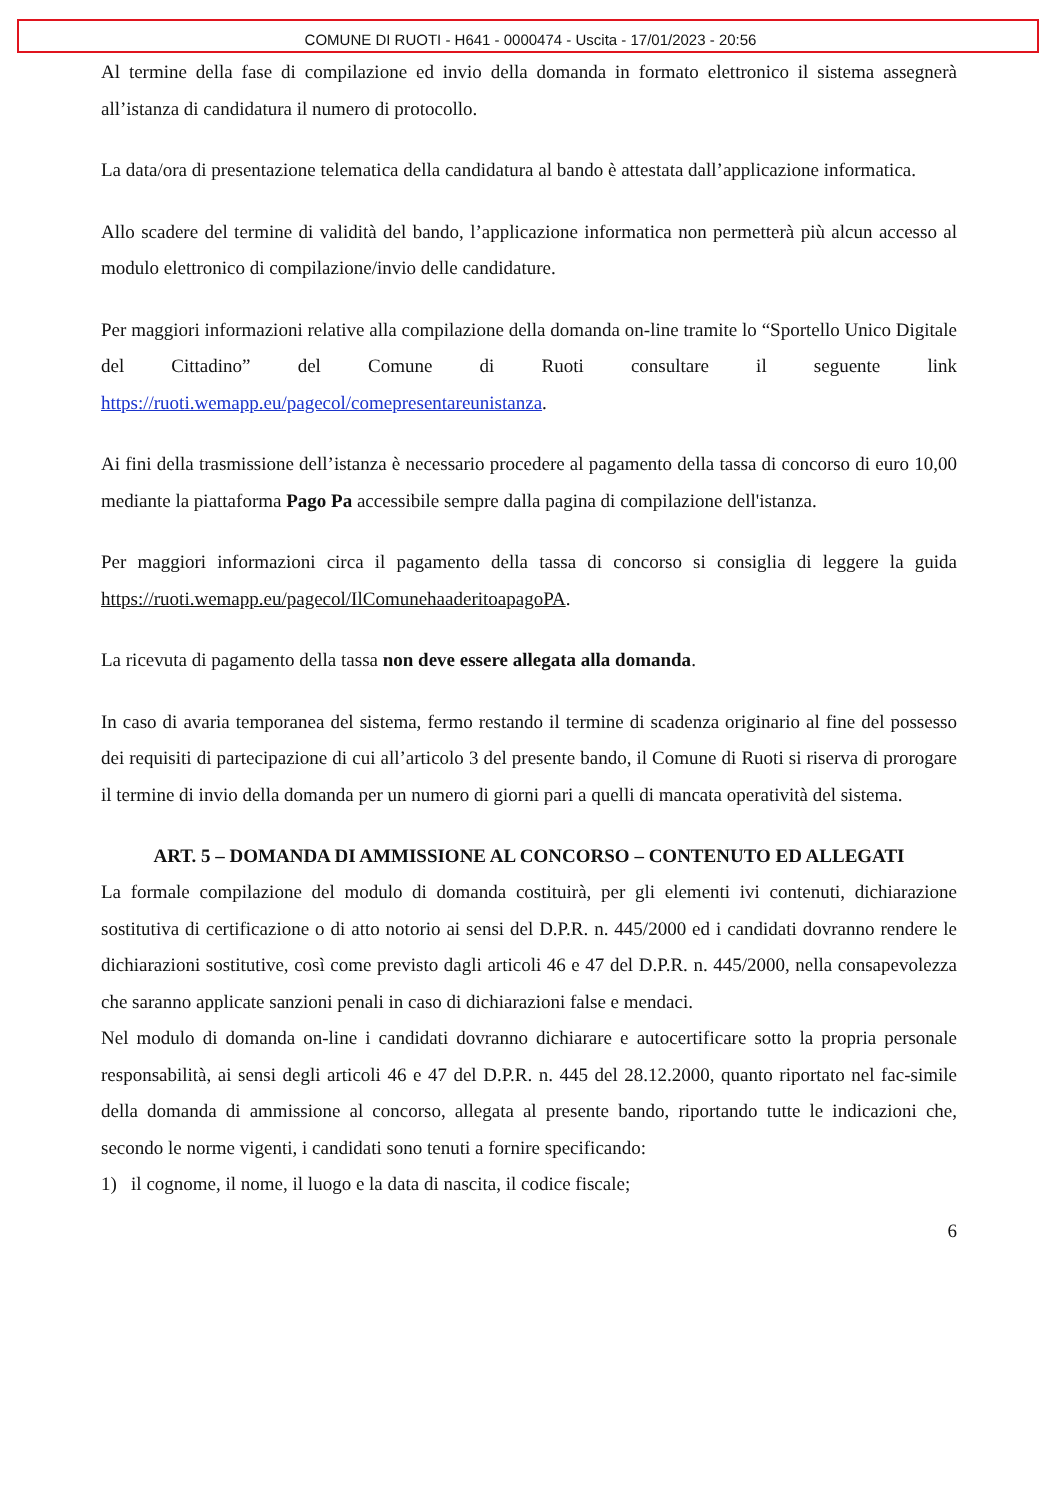COMUNE DI RUOTI - H641 - 0000474 - Uscita - 17/01/2023 - 20:56
Al termine della fase di compilazione ed invio della domanda in formato elettronico il sistema assegnerà all’istanza di candidatura il numero di protocollo.
La data/ora di presentazione telematica della candidatura al bando è attestata dall’applicazione informatica.
Allo scadere del termine di validità del bando, l’applicazione informatica non permetterà più alcun accesso al modulo elettronico di compilazione/invio delle candidature.
Per maggiori informazioni relative alla compilazione della domanda on-line tramite lo “Sportello Unico Digitale del Cittadino” del Comune di Ruoti consultare il seguente link https://ruoti.wemapp.eu/pagecol/comepresentareunistanza.
Ai fini della trasmissione dell’istanza è necessario procedere al pagamento della tassa di concorso di euro 10,00 mediante la piattaforma Pago Pa accessibile sempre dalla pagina di compilazione dell'istanza.
Per maggiori informazioni circa il pagamento della tassa di concorso si consiglia di leggere la guida https://ruoti.wemapp.eu/pagecol/IlComunehaaderitoapagoPA.
La ricevuta di pagamento della tassa non deve essere allegata alla domanda.
In caso di avaria temporanea del sistema, fermo restando il termine di scadenza originario al fine del possesso dei requisiti di partecipazione di cui all’articolo 3 del presente bando, il Comune di Ruoti si riserva di prorogare il termine di invio della domanda per un numero di giorni pari a quelli di mancata operatività del sistema.
ART. 5 – DOMANDA DI AMMISSIONE AL CONCORSO – CONTENUTO ED ALLEGATI
La formale compilazione del modulo di domanda costituirà, per gli elementi ivi contenuti, dichiarazione sostitutiva di certificazione o di atto notorio ai sensi del D.P.R. n. 445/2000 ed i candidati dovranno rendere le dichiarazioni sostitutive, così come previsto dagli articoli 46 e 47 del D.P.R. n. 445/2000, nella consapevolezza che saranno applicate sanzioni penali in caso di dichiarazioni false e mendaci.
Nel modulo di domanda on-line i candidati dovranno dichiarare e autocertificare sotto la propria personale responsabilità, ai sensi degli articoli 46 e 47 del D.P.R. n. 445 del 28.12.2000, quanto riportato nel fac-simile della domanda di ammissione al concorso, allegata al presente bando, riportando tutte le indicazioni che, secondo le norme vigenti, i candidati sono tenuti a fornire specificando:
1) il cognome, il nome, il luogo e la data di nascita, il codice fiscale;
6